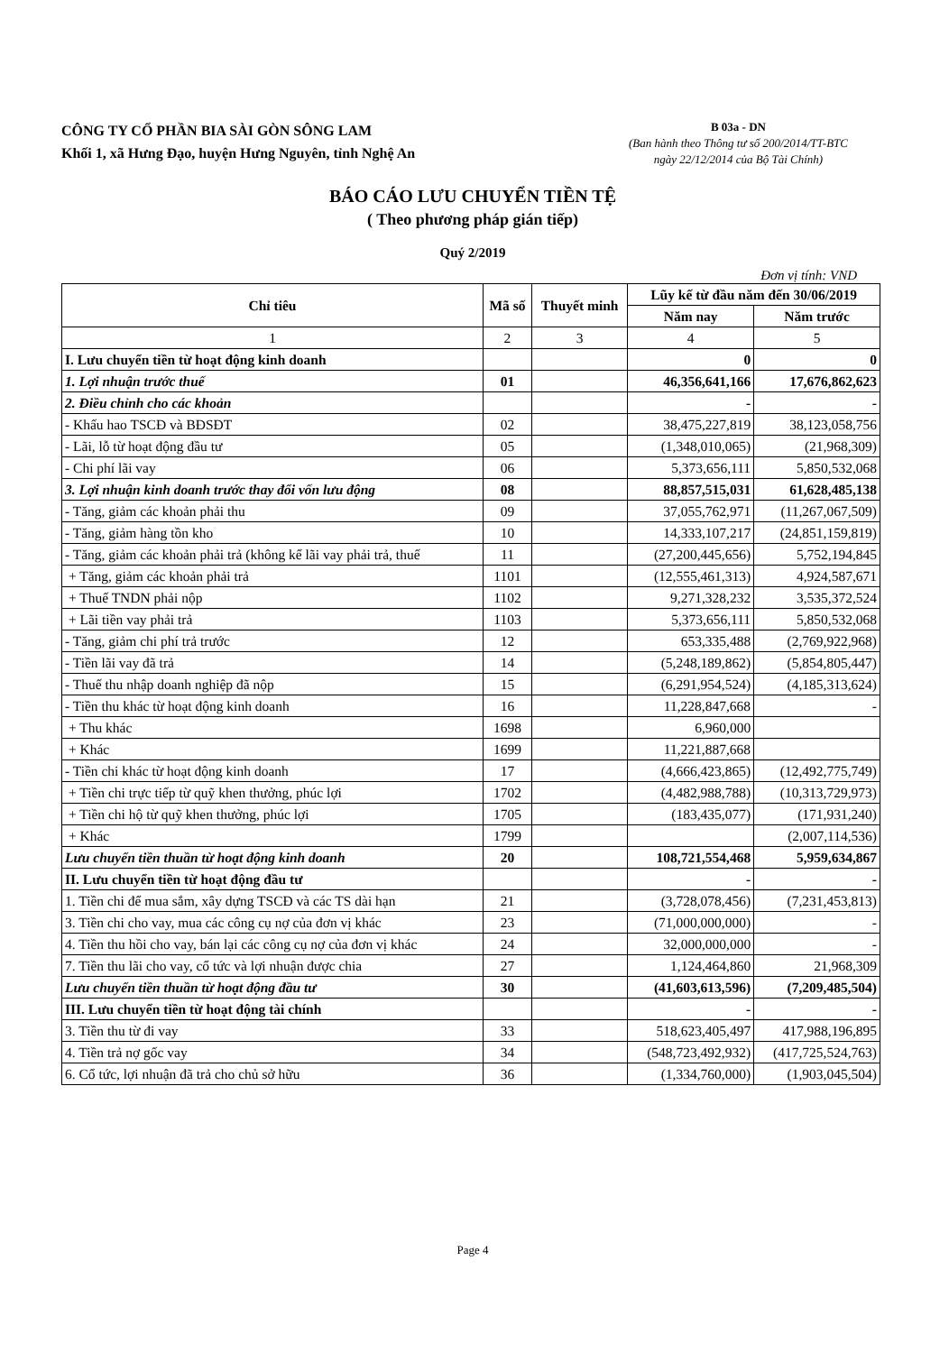CÔNG TY CỔ PHẦN BIA SÀI GÒN SÔNG LAM
Khối 1, xã Hưng Đạo, huyện Hưng Nguyên, tỉnh Nghệ An
B 03a - DN
(Ban hành theo Thông tư số 200/2014/TT-BTC
ngày 22/12/2014 của Bộ Tài Chính)
BÁO CÁO LƯU CHUYỂN TIỀN TỆ
( Theo phương pháp gián tiếp)
Quý 2/2019
Đơn vị tính: VND
| Chỉ tiêu | Mã số | Thuyết minh | Lũy kế từ đầu năm đến 30/06/2019 | |
| --- | --- | --- | --- | --- |
| | | | Năm nay | Năm trước |
| 1 | 2 | 3 | 4 | 5 |
| I. Lưu chuyển tiền từ hoạt động kinh doanh | | | 0 | 0 |
| 1. Lợi nhuận trước thuế | 01 | | 46,356,641,166 | 17,676,862,623 |
| 2. Điều chỉnh cho các khoản | | | - | - |
| - Khấu hao TSCĐ và BĐSĐT | 02 | | 38,475,227,819 | 38,123,058,756 |
| - Lãi, lỗ từ hoạt động đầu tư | 05 | | (1,348,010,065) | (21,968,309) |
| - Chi phí lãi vay | 06 | | 5,373,656,111 | 5,850,532,068 |
| 3. Lợi nhuận kinh doanh trước thay đổi vốn lưu động | 08 | | 88,857,515,031 | 61,628,485,138 |
| - Tăng, giảm các khoản phải thu | 09 | | 37,055,762,971 | (11,267,067,509) |
| - Tăng, giảm hàng tồn kho | 10 | | 14,333,107,217 | (24,851,159,819) |
| - Tăng, giảm các khoản phải trả (không kể lãi vay phải trả, thuế | 11 | | (27,200,445,656) | 5,752,194,845 |
| + Tăng, giảm các khoản phải trả | 1101 | | (12,555,461,313) | 4,924,587,671 |
| + Thuế TNDN phải nộp | 1102 | | 9,271,328,232 | 3,535,372,524 |
| + Lãi tiền vay phải trả | 1103 | | 5,373,656,111 | 5,850,532,068 |
| - Tăng, giảm chi phí trả trước | 12 | | 653,335,488 | (2,769,922,968) |
| - Tiền lãi vay đã trả | 14 | | (5,248,189,862) | (5,854,805,447) |
| - Thuế thu nhập doanh nghiệp đã nộp | 15 | | (6,291,954,524) | (4,185,313,624) |
| - Tiền thu khác từ hoạt động kinh doanh | 16 | | 11,228,847,668 | - |
| + Thu khác | 1698 | | 6,960,000 | |
| + Khác | 1699 | | 11,221,887,668 | |
| - Tiền chi khác từ hoạt động kinh doanh | 17 | | (4,666,423,865) | (12,492,775,749) |
| + Tiền chi trực tiếp từ quỹ khen thưởng, phúc lợi | 1702 | | (4,482,988,788) | (10,313,729,973) |
| + Tiền chi hộ từ quỹ khen thưởng, phúc lợi | 1705 | | (183,435,077) | (171,931,240) |
| + Khác | 1799 | | | (2,007,114,536) |
| Lưu chuyển tiền thuần từ hoạt động kinh doanh | 20 | | 108,721,554,468 | 5,959,634,867 |
| II. Lưu chuyển tiền từ hoạt động đầu tư | | | - | - |
| 1. Tiền chi để mua sắm, xây dựng TSCĐ và các TS dài hạn | 21 | | (3,728,078,456) | (7,231,453,813) |
| 3. Tiền chi cho vay, mua các công cụ nợ của đơn vị khác | 23 | | (71,000,000,000) | - |
| 4. Tiền thu hồi cho vay, bán lại các công cụ nợ của đơn vị khác | 24 | | 32,000,000,000 | - |
| 7. Tiền thu lãi cho vay, cổ tức và lợi nhuận được chia | 27 | | 1,124,464,860 | 21,968,309 |
| Lưu chuyển tiền thuần từ hoạt động đầu tư | 30 | | (41,603,613,596) | (7,209,485,504) |
| III. Lưu chuyển tiền từ hoạt động tài chính | | | - | - |
| 3. Tiền thu từ đi vay | 33 | | 518,623,405,497 | 417,988,196,895 |
| 4. Tiền trả nợ gốc vay | 34 | | (548,723,492,932) | (417,725,524,763) |
| 6. Cổ tức, lợi nhuận đã trả cho chủ sở hữu | 36 | | (1,334,760,000) | (1,903,045,504) |
Page 4